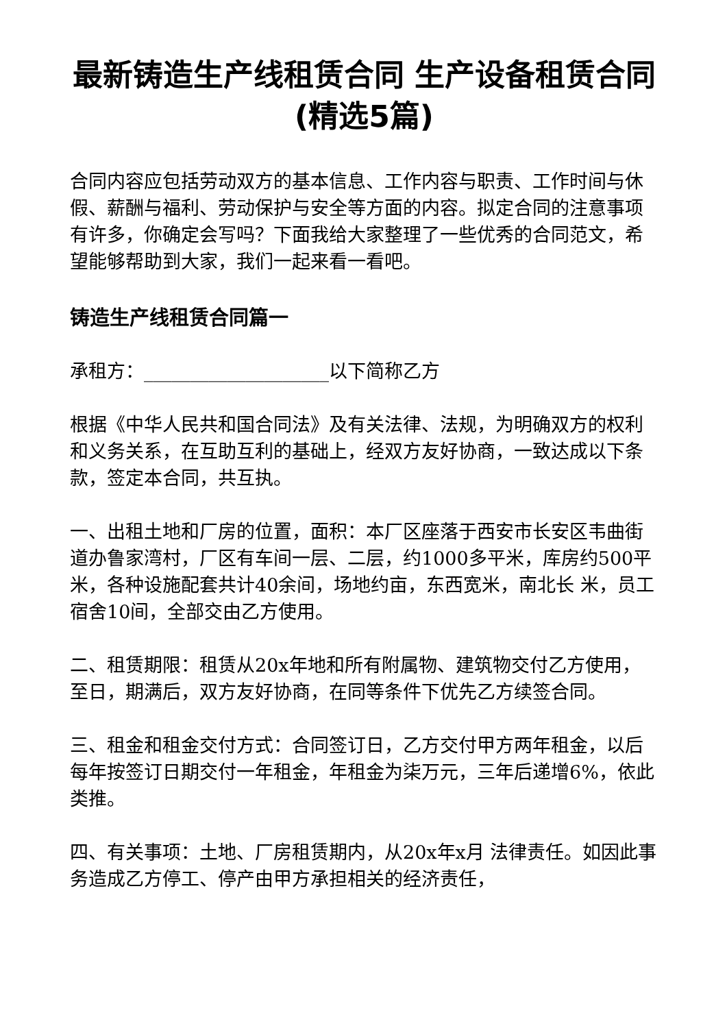最新铸造生产线租赁合同 生产设备租赁合同(精选5篇)
合同内容应包括劳动双方的基本信息、工作内容与职责、工作时间与休假、薪酬与福利、劳动保护与安全等方面的内容。拟定合同的注意事项有许多，你确定会写吗？下面我给大家整理了一些优秀的合同范文，希望能够帮助到大家，我们一起来看一看吧。
铸造生产线租赁合同篇一
承租方：____________________以下简称乙方
根据《中华人民共和国合同法》及有关法律、法规，为明确双方的权利和义务关系，在互助互利的基础上，经双方友好协商，一致达成以下条款，签定本合同，共互执。
一、出租土地和厂房的位置，面积：本厂区座落于西安市长安区韦曲街道办鲁家湾村，厂区有车间一层、二层，约1000多平米，库房约500平米，各种设施配套共计40余间，场地约亩，东西宽米，南北长 米，员工宿舍10间，全部交由乙方使用。
二、租赁期限：租赁从20x年地和所有附属物、建筑物交付乙方使用，至日，期满后，双方友好协商，在同等条件下优先乙方续签合同。
三、租金和租金交付方式：合同签订日，乙方交付甲方两年租金，以后每年按签订日期交付一年租金，年租金为柒万元，三年后递增6%，依此类推。
四、有关事项：土地、厂房租赁期内，从20x年x月 法律责任。如因此事务造成乙方停工、停产由甲方承担相关的经济责任，